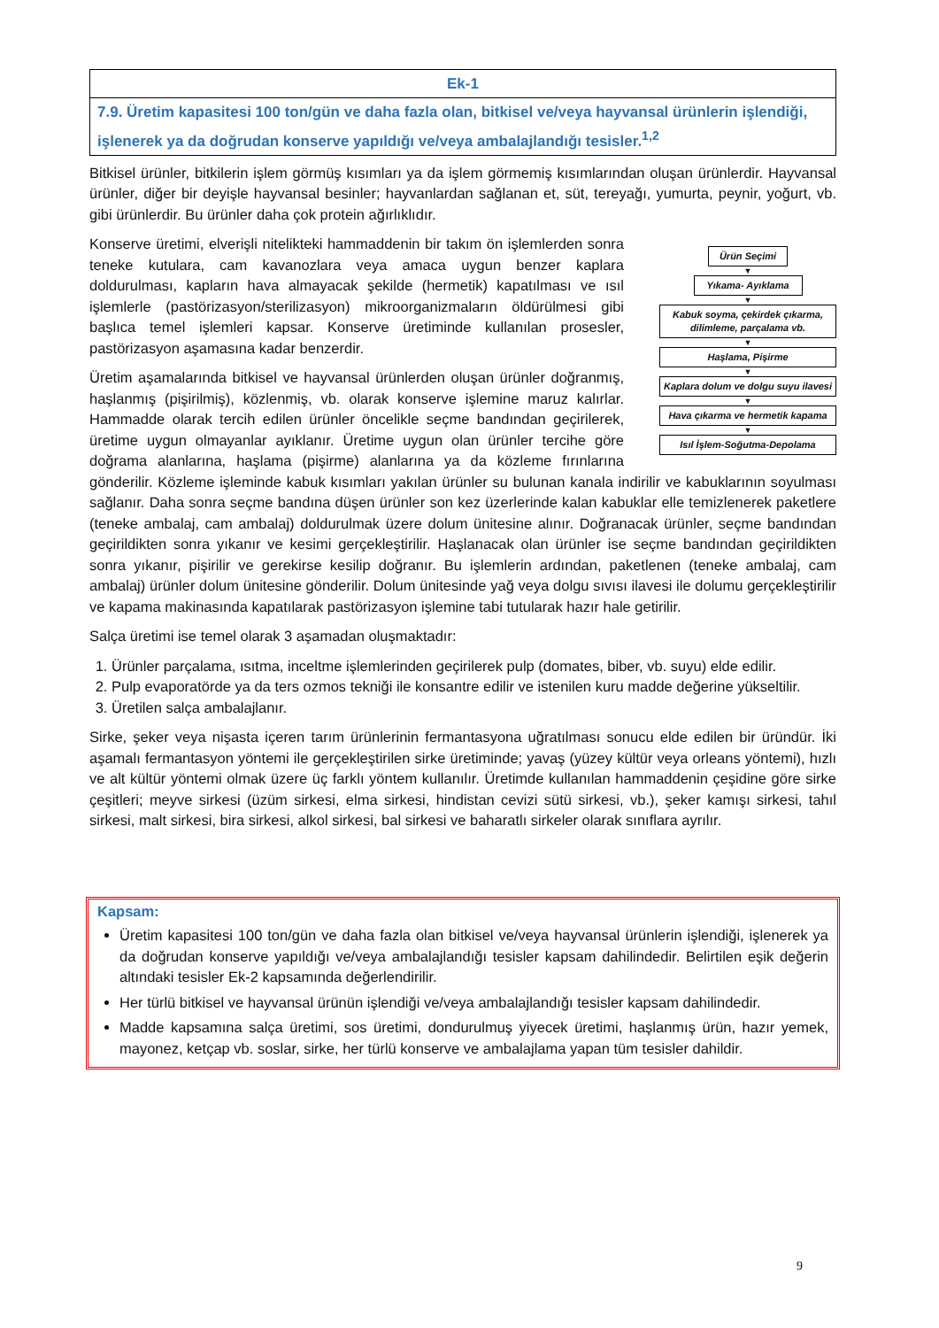| Ek-1 |
| 7.9. Üretim kapasitesi 100 ton/gün ve daha fazla olan, bitkisel ve/veya hayvansal ürünlerin işlendiği, işlenerek ya da doğrudan konserve yapıldığı ve/veya ambalajlandığı tesisler.<sup>1,2</sup> |
Bitkisel ürünler, bitkilerin işlem görmüş kısımları ya da işlem görmemiş kısımlarından oluşan ürünlerdir. Hayvansal ürünler, diğer bir deyişle hayvansal besinler; hayvanlardan sağlanan et, süt, tereyağı, yumurta, peynir, yoğurt, vb. gibi ürünlerdir. Bu ürünler daha çok protein ağırlıklıdır.
Ürün Seçimi
▼
Yıkama- Ayıklama
▼
Kabuk soyma, çekirdek çıkarma, dilimleme, parçalama vb.
▼
Haşlama, Pişirme
▼
Kaplara dolum ve dolgu suyu ilavesi
▼
Hava çıkarma ve hermetik kapama
▼
Isıl İşlem-Soğutma-Depolama
Konserve üretimi, elverişli nitelikteki hammaddenin bir takım ön işlemlerden sonra teneke kutulara, cam kavanozlara veya amaca uygun benzer kaplara doldurulması, kapların hava almayacak şekilde (hermetik) kapatılması ve ısıl işlemlerle (pastörizasyon/sterilizasyon) mikroorganizmaların öldürülmesi gibi başlıca temel işlemleri kapsar. Konserve üretiminde kullanılan prosesler, pastörizasyon aşamasına kadar benzerdir.
Üretim aşamalarında bitkisel ve hayvansal ürünlerden oluşan ürünler doğranmış, haşlanmış (pişirilmiş), közlenmiş, vb. olarak konserve işlemine maruz kalırlar. Hammadde olarak tercih edilen ürünler öncelikle seçme bandından geçirilerek, üretime uygun olmayanlar ayıklanır. Üretime uygun olan ürünler tercihe göre doğrama alanlarına, haşlama (pişirme) alanlarına ya da közleme fırınlarına gönderilir. Közleme işleminde kabuk kısımları yakılan ürünler su bulunan kanala indirilir ve kabuklarının soyulması sağlanır. Daha sonra seçme bandına düşen ürünler son kez üzerlerinde kalan kabuklar elle temizlenerek paketlere (teneke ambalaj, cam ambalaj) doldurulmak üzere dolum ünitesine alınır. Doğranacak ürünler, seçme bandından geçirildikten sonra yıkanır ve kesimi gerçekleştirilir. Haşlanacak olan ürünler ise seçme bandından geçirildikten sonra yıkanır, pişirilir ve gerekirse kesilip doğranır. Bu işlemlerin ardından, paketlenen (teneke ambalaj, cam ambalaj) ürünler dolum ünitesine gönderilir. Dolum ünitesinde yağ veya dolgu sıvısı ilavesi ile dolumu gerçekleştirilir ve kapama makinasında kapatılarak pastörizasyon işlemine tabi tutularak hazır hale getirilir.
Salça üretimi ise temel olarak 3 aşamadan oluşmaktadır:
1. Ürünler parçalama, ısıtma, inceltme işlemlerinden geçirilerek pulp (domates, biber, vb. suyu) elde edilir.
2. Pulp evaporatörde ya da ters ozmos tekniği ile konsantre edilir ve istenilen kuru madde değerine yükseltilir.
3. Üretilen salça ambalajlanır.
Sirke, şeker veya nişasta içeren tarım ürünlerinin fermantasyona uğratılması sonucu elde edilen bir üründür. İki aşamalı fermantasyon yöntemi ile gerçekleştirilen sirke üretiminde; yavaş (yüzey kültür veya orleans yöntemi), hızlı ve alt kültür yöntemi olmak üzere üç farklı yöntem kullanılır. Üretimde kullanılan hammaddenin çeşidine göre sirke çeşitleri; meyve sirkesi (üzüm sirkesi, elma sirkesi, hindistan cevizi sütü sirkesi, vb.), şeker kamışı sirkesi, tahıl sirkesi, malt sirkesi, bira sirkesi, alkol sirkesi, bal sirkesi ve baharatlı sirkeler olarak sınıflara ayrılır.
Kapsam:
Üretim kapasitesi 100 ton/gün ve daha fazla olan bitkisel ve/veya hayvansal ürünlerin işlendiği, işlenerek ya da doğrudan konserve yapıldığı ve/veya ambalajlandığı tesisler kapsam dahilindedir. Belirtilen eşik değerin altındaki tesisler Ek-2 kapsamında değerlendirilir.
Her türlü bitkisel ve hayvansal ürünün işlendiği ve/veya ambalajlandığı tesisler kapsam dahilindedir.
Madde kapsamına salça üretimi, sos üretimi, dondurulmuş yiyecek üretimi, haşlanmış ürün, hazır yemek, mayonez, ketçap vb. soslar, sirke, her türlü konserve ve ambalajlama yapan tüm tesisler dahildir.
9